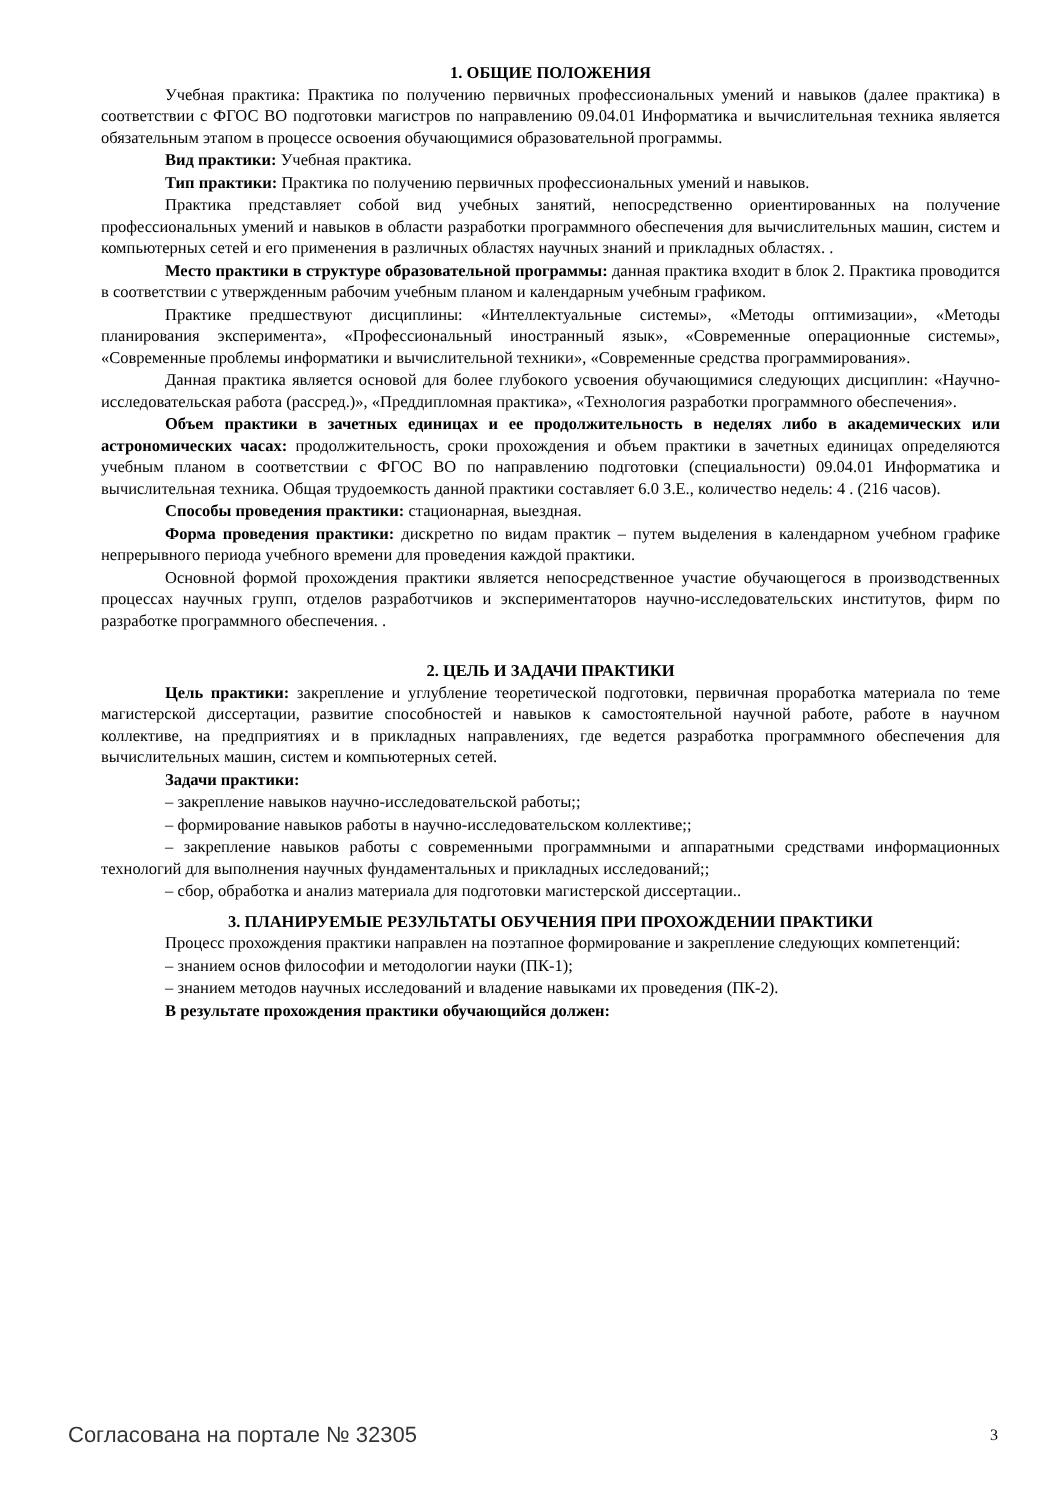1. ОБЩИЕ ПОЛОЖЕНИЯ
Учебная практика: Практика по получению первичных профессиональных умений и навыков (далее практика) в соответствии с ФГОС ВО подготовки магистров по направлению 09.04.01 Информатика и вычислительная техника является обязательным этапом в процессе освоения обучающимися образовательной программы.
Вид практики: Учебная практика.
Тип практики: Практика по получению первичных профессиональных умений и навыков.
Практика представляет собой вид учебных занятий, непосредственно ориентированных на получение профессиональных умений и навыков в области разработки программного обеспечения для вычислительных машин, систем и компьютерных сетей и его применения в различных областях научных знаний и прикладных областях. .
Место практики в структуре образовательной программы: данная практика входит в блок 2. Практика проводится в соответствии с утвержденным рабочим учебным планом и календарным учебным графиком.
Практике предшествуют дисциплины: «Интеллектуальные системы», «Методы оптимизации», «Методы планирования эксперимента», «Профессиональный иностранный язык», «Современные операционные системы», «Современные проблемы информатики и вычислительной техники», «Современные средства программирования».
Данная практика является основой для более глубокого усвоения обучающимися следующих дисциплин: «Научно-исследовательская работа (рассред.)», «Преддипломная практика», «Технология разработки программного обеспечения».
Объем практики в зачетных единицах и ее продолжительность в неделях либо в академических или астрономических часах: продолжительность, сроки прохождения и объем практики в зачетных единицах определяются учебным планом в соответствии с ФГОС ВО по направлению подготовки (специальности) 09.04.01 Информатика и вычислительная техника. Общая трудоемкость данной практики составляет 6.0 З.Е., количество недель: 4 . (216 часов).
Способы проведения практики: стационарная, выездная.
Форма проведения практики: дискретно по видам практик – путем выделения в календарном учебном графике непрерывного периода учебного времени для проведения каждой практики.
Основной формой прохождения практики является непосредственное участие обучающегося в производственных процессах научных групп, отделов разработчиков и экспериментаторов научно-исследовательских институтов, фирм по разработке программного обеспечения. .
2. ЦЕЛЬ И ЗАДАЧИ ПРАКТИКИ
Цель практики: закрепление и углубление теоретической подготовки, первичная проработка материала по теме магистерской диссертации, развитие способностей и навыков к самостоятельной научной работе, работе в научном коллективе, на предприятиях и в прикладных направлениях, где ведется разработка программного обеспечения для вычислительных машин, систем и компьютерных сетей.
Задачи практики:
– закрепление навыков научно-исследовательской работы;;
– формирование навыков работы в научно-исследовательском коллективе;;
– закрепление навыков работы с современными программными и аппаратными средствами информационных технологий для выполнения научных фундаментальных и прикладных исследований;;
– сбор, обработка и анализ материала для подготовки магистерской диссертации..
3. ПЛАНИРУЕМЫЕ РЕЗУЛЬТАТЫ ОБУЧЕНИЯ ПРИ ПРОХОЖДЕНИИ ПРАКТИКИ
Процесс прохождения практики направлен на поэтапное формирование и закрепление следующих компетенций:
– знанием основ философии и методологии науки (ПК-1);
– знанием методов научных исследований и владение навыками их проведения (ПК-2).
В результате прохождения практики обучающийся должен:
Согласована на портале № 32305 3